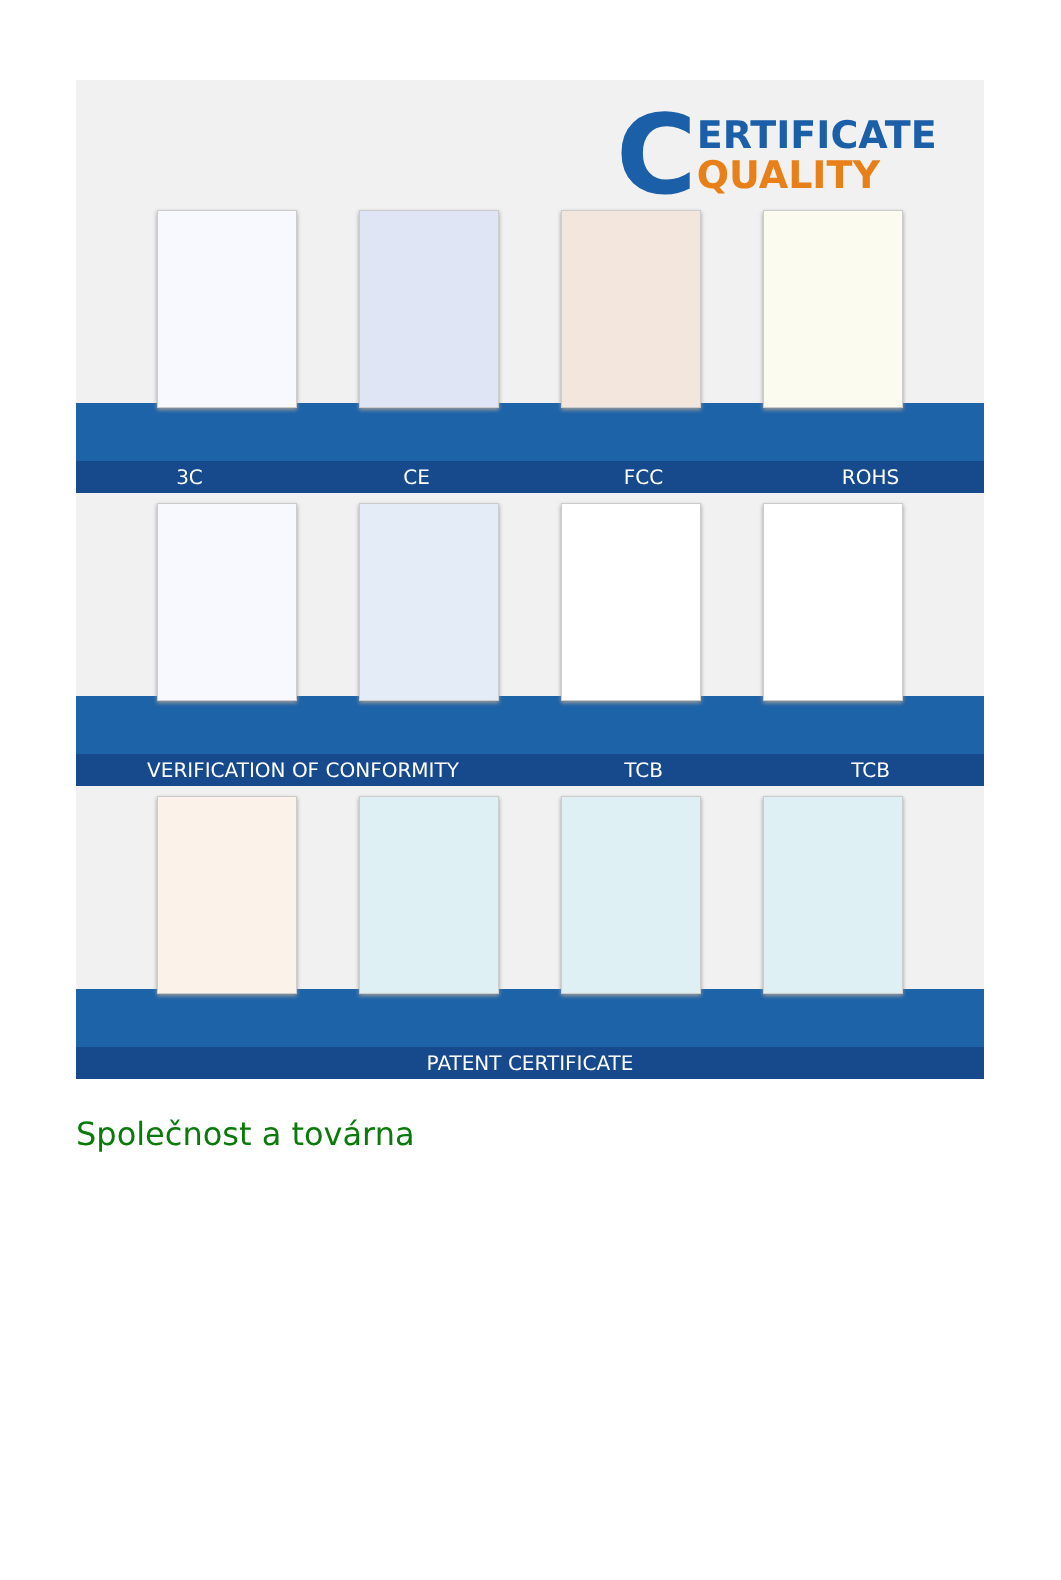C
ERTIFICATE
QUALITY
3C CE FCC ROHS
VERIFICATION OF CONFORMITY TCB TCB
PATENT CERTIFICATE
Společnost a továrna